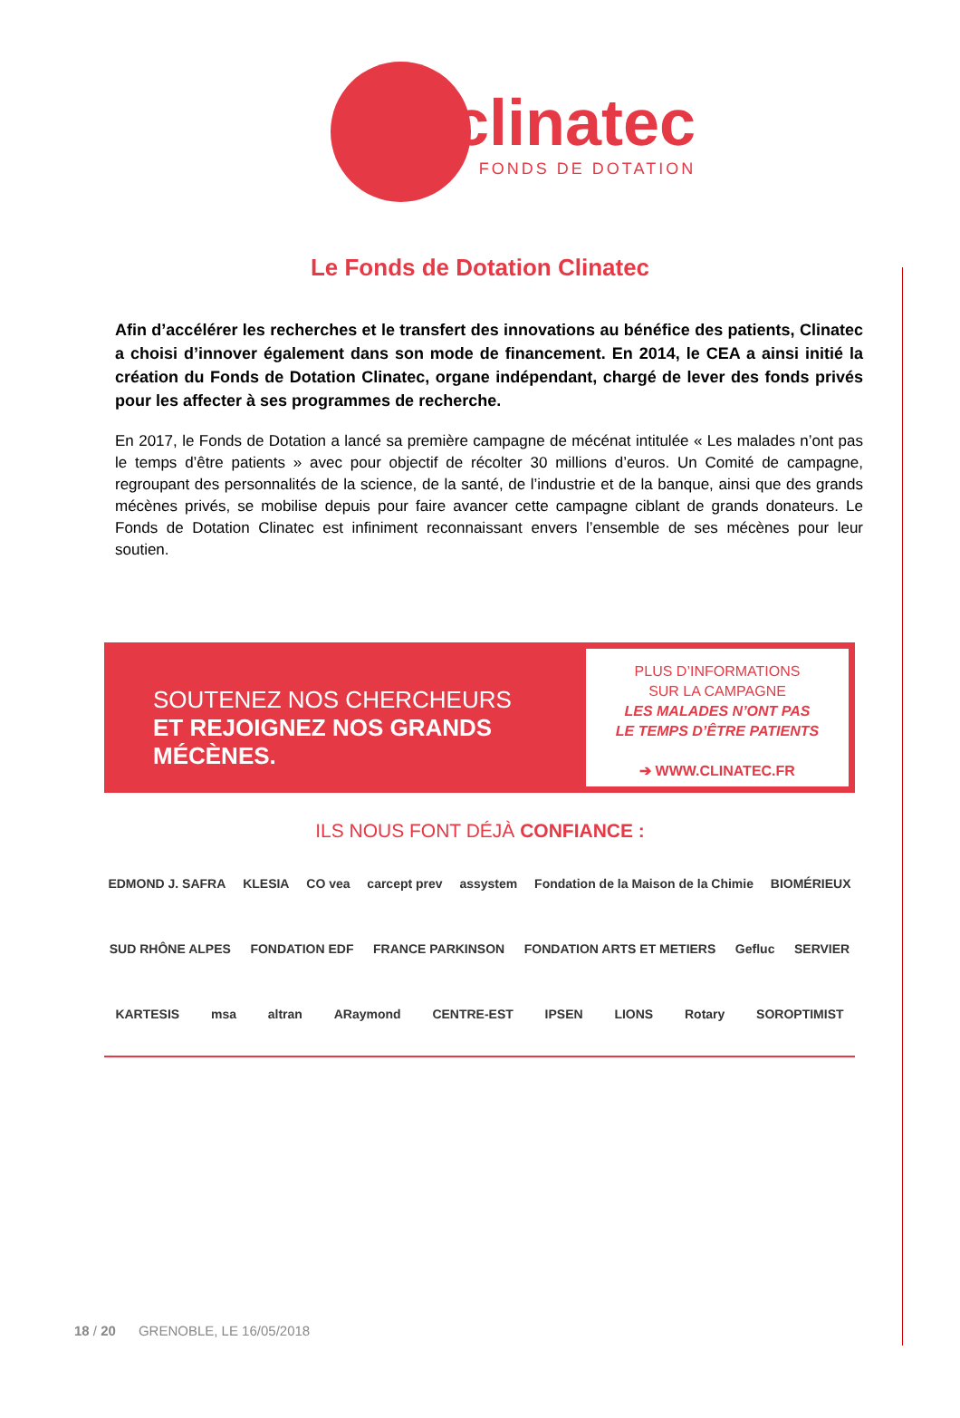clinatec
FONDS DE DOTATION
Le Fonds de Dotation Clinatec
Afin d’accélérer les recherches et le transfert des innovations au bénéfice des patients, Clinatec a choisi d’innover également dans son mode de financement. En 2014, le CEA a ainsi initié la création du Fonds de Dotation Clinatec, organe indépendant, chargé de lever des fonds privés pour les affecter à ses programmes de recherche.
En 2017, le Fonds de Dotation a lancé sa première campagne de mécénat intitulée « Les malades n’ont pas le temps d’être patients » avec pour objectif de récolter 30 millions d’euros. Un Comité de campagne, regroupant des personnalités de la science, de la santé, de l’industrie et de la banque, ainsi que des grands mécènes privés, se mobilise depuis pour faire avancer cette campagne ciblant de grands donateurs. Le Fonds de Dotation Clinatec est infiniment reconnaissant envers l’ensemble de ses mécènes pour leur soutien.
SOUTENEZ NOS CHERCHEURS
ET REJOIGNEZ NOS GRANDS MÉCÈNES.
PLUS D’INFORMATIONS
SUR LA CAMPAGNE
LES MALADES N’ONT PAS
LE TEMPS D’ÊTRE PATIENTS
➔ WWW.CLINATEC.FR
ILS NOUS FONT DÉJÀ CONFIANCE :
EDMOND J. SAFRA KLESIA CO vea carcept prev assystem Fondation de la Maison de la Chimie BIOMÉRIEUX SUD RHÔNE ALPES FONDATION EDF FRANCE PARKINSON FONDATION ARTS ET METIERS Gefluc SERVIER KARTESIS msa altran ARaymond CENTRE-EST IPSEN LIONS Rotary SOROPTIMIST
18 / 20 GRENOBLE, LE 16/05/2018